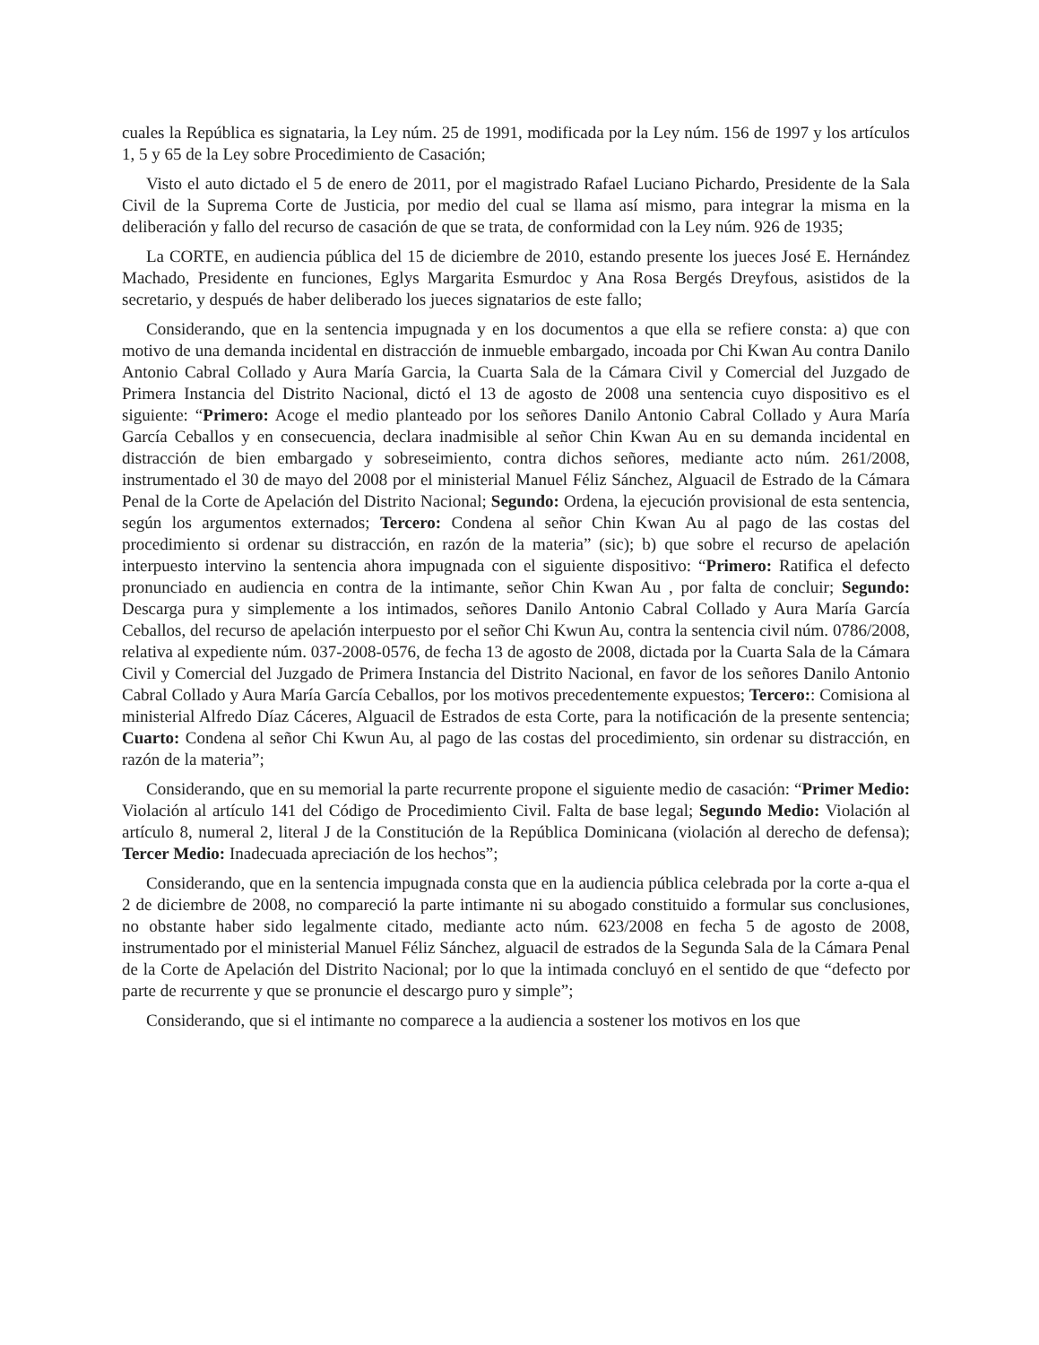cuales la República es signataria, la Ley núm. 25 de 1991, modificada por la Ley núm. 156 de 1997 y los artículos 1, 5 y 65 de la Ley sobre Procedimiento de Casación;
Visto el auto dictado el 5 de enero de 2011, por el magistrado Rafael Luciano Pichardo, Presidente de la Sala Civil de la Suprema Corte de Justicia, por medio del cual se llama así mismo, para integrar la misma en la deliberación y fallo del recurso de casación de que se trata, de conformidad con la Ley núm. 926 de 1935;
La CORTE, en audiencia pública del 15 de diciembre de 2010, estando presente los jueces José E. Hernández Machado, Presidente en funciones, Eglys Margarita Esmurdoc y Ana Rosa Bergés Dreyfous, asistidos de la secretario, y después de haber deliberado los jueces signatarios de este fallo;
Considerando, que en la sentencia impugnada y en los documentos a que ella se refiere consta: a) que con motivo de una demanda incidental en distracción de inmueble embargado, incoada por Chi Kwan Au contra Danilo Antonio Cabral Collado y Aura María Garcia, la Cuarta Sala de la Cámara Civil y Comercial del Juzgado de Primera Instancia del Distrito Nacional, dictó el 13 de agosto de 2008 una sentencia cuyo dispositivo es el siguiente: “Primero: Acoge el medio planteado por los señores Danilo Antonio Cabral Collado y Aura María García Ceballos y en consecuencia, declara inadmisible al señor Chin Kwan Au en su demanda incidental en distracción de bien embargado y sobreseimiento, contra dichos señores, mediante acto núm. 261/2008, instrumentado el 30 de mayo del 2008 por el ministerial Manuel Féliz Sánchez, Alguacil de Estrado de la Cámara Penal de la Corte de Apelación del Distrito Nacional; Segundo: Ordena, la ejecución provisional de esta sentencia, según los argumentos externados; Tercero: Condena al señor Chin Kwan Au al pago de las costas del procedimiento si ordenar su distracción, en razón de la materia” (sic); b) que sobre el recurso de apelación interpuesto intervino la sentencia ahora impugnada con el siguiente dispositivo: “Primero: Ratifica el defecto pronunciado en audiencia en contra de la intimante, señor Chin Kwan Au , por falta de concluir; Segundo: Descarga pura y simplemente a los intimados, señores Danilo Antonio Cabral Collado y Aura María García Ceballos, del recurso de apelación interpuesto por el señor Chi Kwun Au, contra la sentencia civil núm. 0786/2008, relativa al expediente núm. 037-2008-0576, de fecha 13 de agosto de 2008, dictada por la Cuarta Sala de la Cámara Civil y Comercial del Juzgado de Primera Instancia del Distrito Nacional, en favor de los señores Danilo Antonio Cabral Collado y Aura María García Ceballos, por los motivos precedentemente expuestos; Tercero:: Comisiona al ministerial Alfredo Díaz Cáceres, Alguacil de Estrados de esta Corte, para la notificación de la presente sentencia; Cuarto: Condena al señor Chi Kwun Au, al pago de las costas del procedimiento, sin ordenar su distracción, en razón de la materia”;
Considerando, que en su memorial la parte recurrente propone el siguiente medio de casación: “Primer Medio: Violación al artículo 141 del Código de Procedimiento Civil. Falta de base legal; Segundo Medio: Violación al artículo 8, numeral 2, literal J de la Constitución de la República Dominicana (violación al derecho de defensa); Tercer Medio: Inadecuada apreciación de los hechos”;
Considerando, que en la sentencia impugnada consta que en la audiencia pública celebrada por la corte a-qua el 2 de diciembre de 2008, no compareció la parte intimante ni su abogado constituido a formular sus conclusiones, no obstante haber sido legalmente citado, mediante acto núm. 623/2008 en fecha 5 de agosto de 2008, instrumentado por el ministerial Manuel Féliz Sánchez, alguacil de estrados de la Segunda Sala de la Cámara Penal de la Corte de Apelación del Distrito Nacional; por lo que la intimada concluyó en el sentido de que “defecto por parte de recurrente y que se pronuncie el descargo puro y simple”;
Considerando, que si el intimante no comparece a la audiencia a sostener los motivos en los que